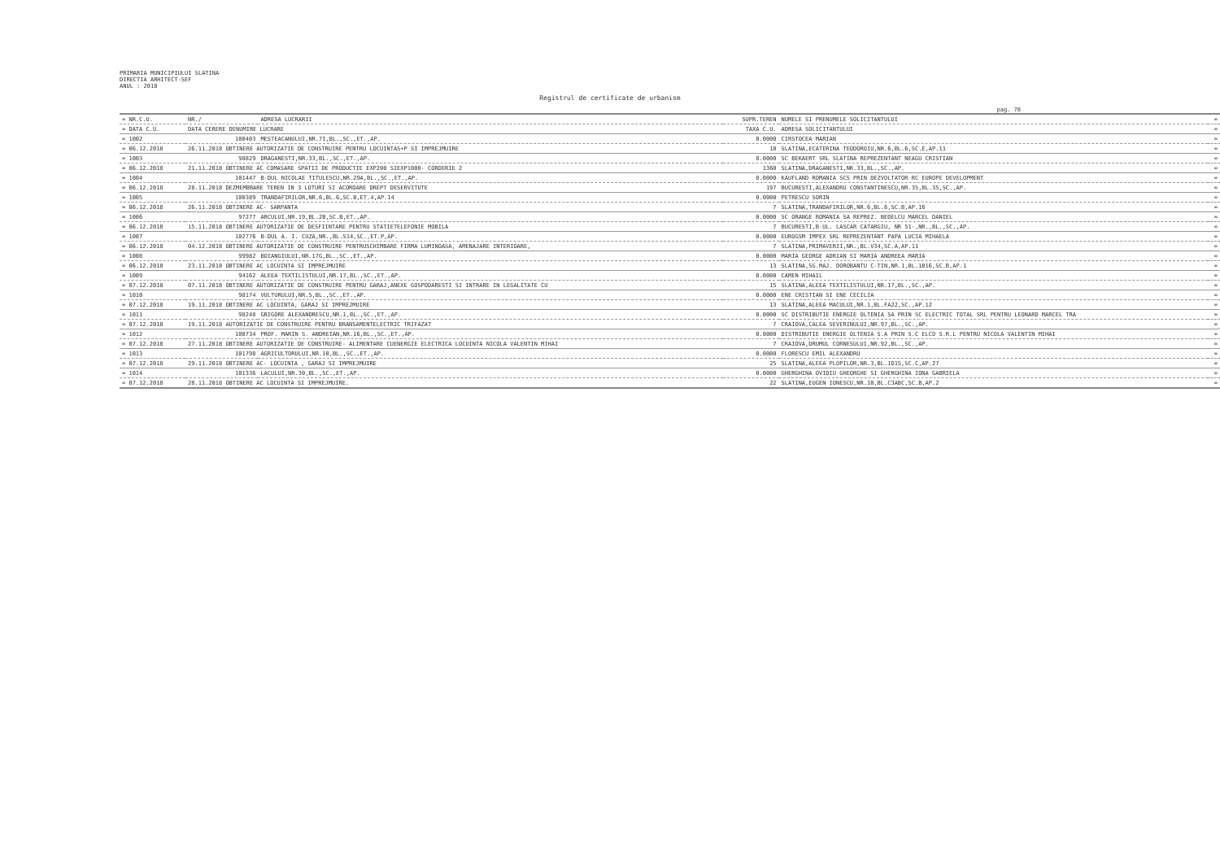PRIMARIA MUNICIPIULUI SLATINA
DIRECTIA ARHITECT-SEF
ANUL : 2018
Registrul de certificate de urbanism
pag. 78
| = NR.C.U. | NR./ | ADRESA LUCRARII | SUPR.TEREN | NUMELE SI PRENUMELE SOLICITANTULUI | = |
| --- | --- | --- | --- | --- | --- |
| = DATA C.U. | DATA CERERE DENUMIRE LUCRARE | | TAXA C.U. | ADRESA SOLICITANTULUI | = |
| = 1002 | 100403 | MESTEACANULUI,NR.7I,BL.,SC.,ET.,AP. | 0.0000 | CIRSTOCEA MARIAN | = |
| = 06.12.2018 | 26.11.2018 OBTINERE AUTORIZATIE DE CONSTRUIRE PENTRU LOCUINTAS+P SI IMPREJMUIRE | | 10 | SLATINA,ECATERINA TEODOROIU,NR.6,BL.6,SC.E,AP.11 | = |
| = 1003 | 98829 | DRAGANESTI,NR.33,BL.,SC.,ET.,AP. | 0.0000 | SC BEKAERT SRL SLATINA REPREZENTANT NEAGU CRISTIAN | = |
| = 06.12.2018 | 21.11.2018 OBTINERE AC COMASARE SPATII DE PRODUCTIE EXP200 SIEXP1000- CORDERIE 2 | | 1360 | SLATINA,DRAGANESTI,NR.33,BL.,SC.,AP. | = |
| = 1004 | 101447 | B-DUL NICOLAE TITULESCU,NR.29A,BL.,SC.,ET.,AP. | 0.0000 | KAUFLAND ROMANIA SCS PRIN DEZVOLTATOR RC EUROPE DEVELOPMENT | = |
| = 06.12.2018 | 28.11.2018 DEZMEMBRARE TEREN IN 3 LOTURI SI ACORDARE DREPT DESERVITUTE | | 197 | BUCURESTI,ALEXANDRU CONSTANTINESCU,NR.35,BL.35,SC.,AP. | = |
| = 1005 | 100389 | TRANDAFIRILOR,NR.6,BL.6,SC.B,ET.4,AP.14 | 0.0000 | PETRESCU SORIN | = |
| = 06.12.2018 | 26.11.2018 OBTINERE AC- SARPANTA | | 7 | SLATINA,TRANDAFIRILOR,NR.6,BL.6,SC.B,AP.16 | = |
| = 1006 | 97277 | ARCULUI,NR.19,BL.2B,SC.B,ET.,AP. | 0.0000 | SC ORANGE ROMANIA SA REPREZ. NEDELCU MARCEL DANIEL | = |
| = 06.12.2018 | 15.11.2018 OBTINERE AUTORIZATIE DE DESFIINTARE PENTRU STATIETELEFONIE MOBILA | | 7 | BUCURESTI,B-UL. LASCAR CATARGIU, NR 51-,NR.,BL.,SC.,AP. | = |
| = 1007 | 102776 | B-DUL A. I. CUZA,NR.,BL.S14,SC.,ET.P,AP. | 0.0000 | EUROGSM IMPEX SRL REPREZENTANT PAPA LUCIA MIHAELA | = |
| = 06.12.2018 | 04.12.2018 OBTINERE AUTORIZATIE DE CONSTRUIRE PENTRUSCHIMBARE FIRMA LUMINOASA, AMENAJARE INTERIOARE, | | 7 | SLATINA,PRIMAVERII,NR.,BL.V34,SC.A,AP.11 | = |
| = 1008 | 99982 | BOIANGIULUI,NR.17G,BL.,SC.,ET.,AP. | 0.0000 | MARIA GEORGE ADRIAN SI MARIA ANDREEA MARIA | = |
| = 06.12.2018 | 23.11.2018 OBTINERE AC LOCUINTA SI IMPREJMUIRE | | 13 | SLATINA,SG.MAJ. DOROBANTU C-TIN,NR.1,BL.1B16,SC.B,AP.1 | = |
| = 1009 | 94162 | ALEEA TEXTILISTULUI,NR.17,BL.,SC.,ET.,AP. | 0.0000 | CAMEN MIHAIL | = |
| = 07.12.2018 | 07.11.2018 OBTINERE AUTORIZATIE DE CONSTRUIRE PENTRU GARAJ,ANEXE GOSPODARESTI SI INTRARE IN LEGALITATE CU | | 15 | SLATINA,ALEEA TEXTILISTULUI,NR.17,BL.,SC.,AP. | = |
| = 1010 | 98174 | VULTURULUI,NR.5,BL.,SC.,ET.,AP. | 0.0000 | ENE CRISTIAN SI ENE CECILIA | = |
| = 07.12.2018 | 19.11.2018 OBTINERE AC LOCUINTA, GARAJ SI IMPREJMUIRE | | 13 | SLATINA,ALEEA MACULUI,NR.1,BL.FA22,SC.,AP.12 | = |
| = 1011 | 98248 | GRIGORE ALEXANDRESCU,NR.1,BL.,SC.,ET.,AP. | 0.0000 | SC DISTRIBUTIE ENERGIE OLTENIA SA PRIN SC ELECTRIC TOTAL SRL PENTRU LEONARD MARCEL TRA | = |
| = 07.12.2018 | 19.11.2018 AUTORIZATIE DE CONSTRUIRE PENTRU BRANSAMENTELECTRIC TRIFAZAT | | 7 | CRAIOVA,CALEA SEVERINULUI,NR.97,BL.,SC.,AP. | = |
| = 1012 | 100734 | PROF. MARIN S. ANDREIAN,NR.16,BL.,SC.,ET.,AP. | 0.0000 | DISTRIBUTIE ENERGIE OLTENIA S.A PRIN S.C ELCO S.R.L PENTRU NICOLA VALENTIN MIHAI | = |
| = 07.12.2018 | 27.11.2018 OBTINERE AUTORIZATIE DE CONSTRUIRE- ALIMENTARE CUENERGIE ELECTRICA LOCUINTA NICOLA VALENTIN MIHAI | | 7 | CRAIOVA,DRUMUL CORNESULUI,NR.92,BL.,SC.,AP. | = |
| = 1013 | 101798 | AGRICULTORULUI,NR.10,BL.,SC.,ET.,AP. | 0.0000 | FLORESCU EMIL ALEXANDRU | = |
| = 07.12.2018 | 29.11.2018 OBTINERE AC- LOCUINTA , GARAJ SI IMPREJMUIRE | | 25 | SLATINA,ALEEA PLOPILOR,NR.3,BL.1D15,SC.C,AP.27 | = |
| = 1014 | 101336 | LACULUI,NR.30,BL.,SC.,ET.,AP. | 0.0000 | GHERGHINA OVIDIU GHEORGHE SI GHERGHINA IONA GABRIELA | = |
| = 07.12.2018 | 28.11.2018 OBTINERE AC LOCUINTA SI IMPREJMUIRE. | | 22 | SLATINA,EUGEN IONESCU,NR.10,BL.C3ABC,SC.B,AP.2 | = |